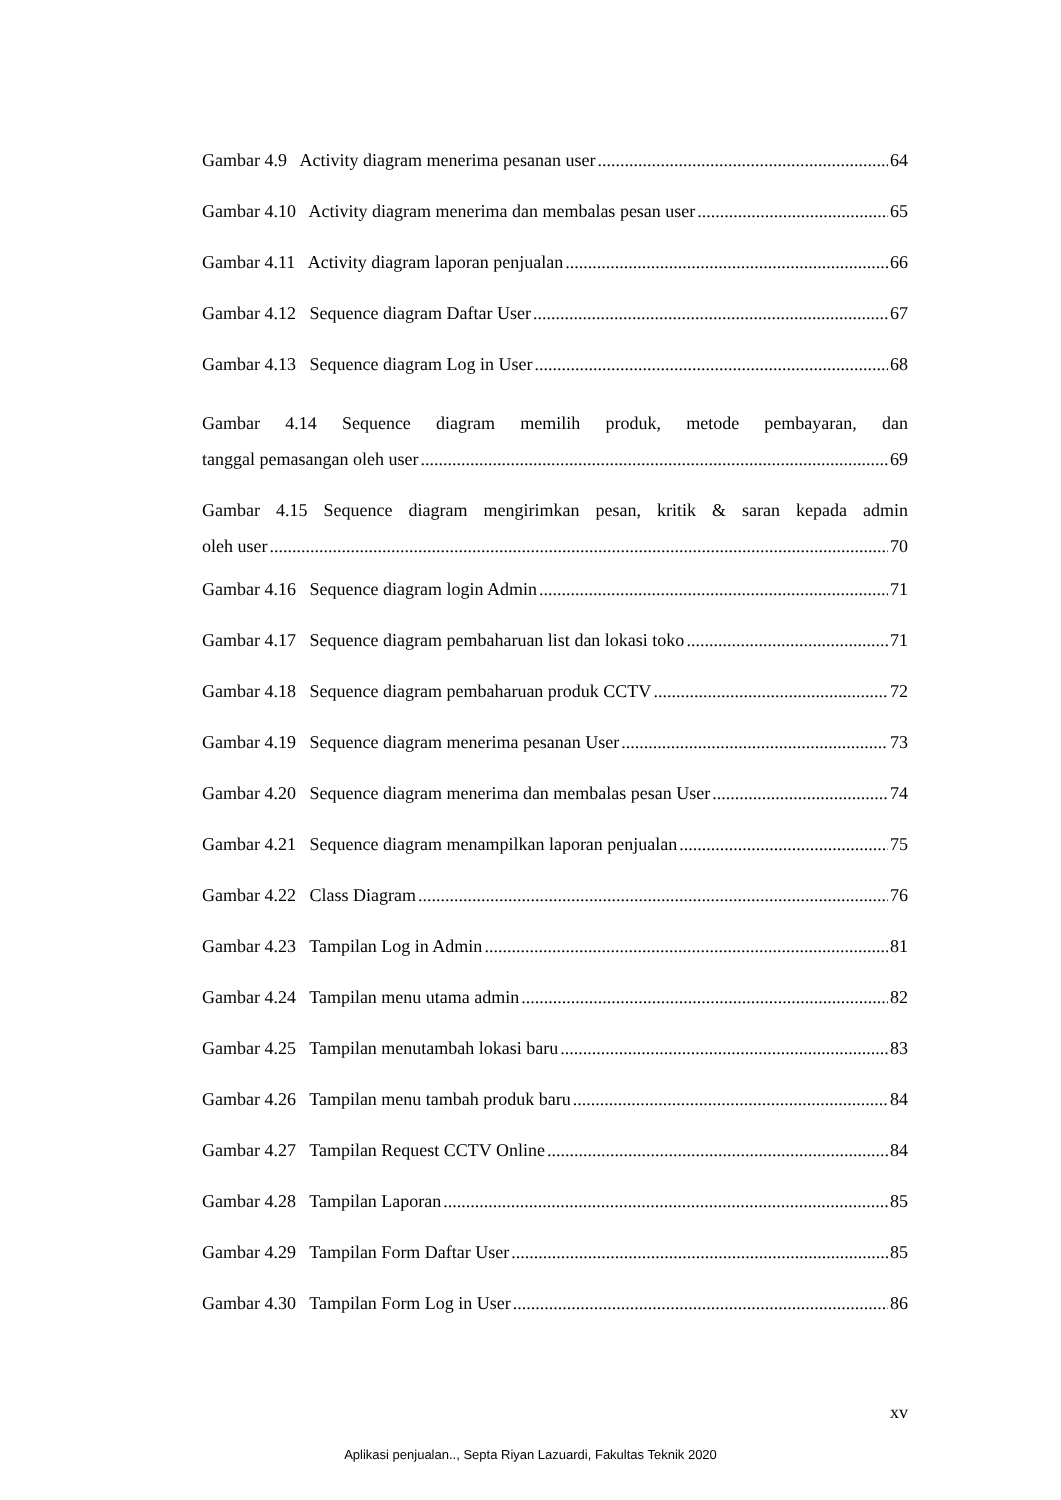Gambar 4.9 Activity diagram menerima pesanan user 64
Gambar 4.10 Activity diagram menerima dan membalas pesan user 65
Gambar 4.11 Activity diagram laporan penjualan 66
Gambar 4.12 Sequence diagram Daftar User 67
Gambar 4.13 Sequence diagram Log in User 68
Gambar 4.14 Sequence diagram memilih produk, metode pembayaran, dan
tanggal pemasangan oleh user 69
Gambar 4.15 Sequence diagram mengirimkan pesan, kritik & saran kepada admin
oleh user 70
Gambar 4.16 Sequence diagram login Admin 71
Gambar 4.17 Sequence diagram pembaharuan list dan lokasi toko 71
Gambar 4.18 Sequence diagram pembaharuan produk CCTV 72
Gambar 4.19 Sequence diagram menerima pesanan User 73
Gambar 4.20 Sequence diagram menerima dan membalas pesan User 74
Gambar 4.21 Sequence diagram menampilkan laporan penjualan 75
Gambar 4.22 Class Diagram 76
Gambar 4.23 Tampilan Log in Admin 81
Gambar 4.24 Tampilan menu utama admin 82
Gambar 4.25 Tampilan menutambah lokasi baru 83
Gambar 4.26 Tampilan menu tambah produk baru 84
Gambar 4.27 Tampilan Request CCTV Online 84
Gambar 4.28 Tampilan Laporan 85
Gambar 4.29 Tampilan Form Daftar User 85
Gambar 4.30 Tampilan Form Log in User 86
xv
Aplikasi penjualan.., Septa Riyan Lazuardi, Fakultas Teknik 2020